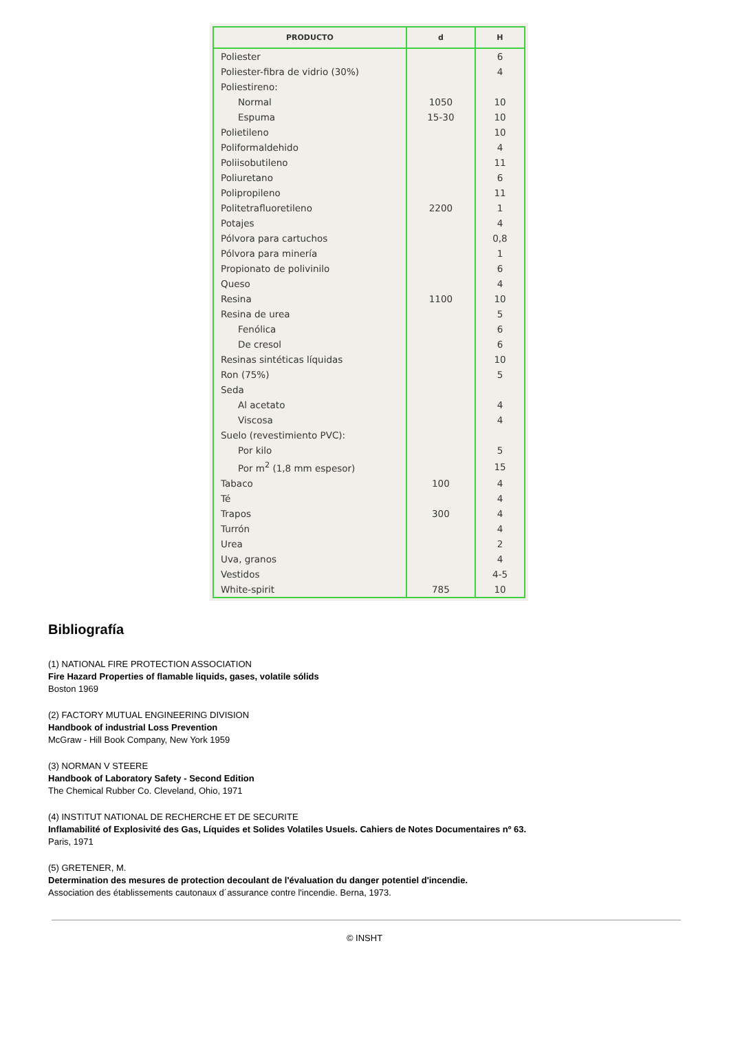| PRODUCTO | d | H |
| --- | --- | --- |
| Poliester | | 6 |
| Poliester-fibra de vidrio (30%) | | 4 |
| Poliestireno: | | |
| Normal | 1050 | 10 |
| Espuma | 15-30 | 10 |
| Polietileno | | 10 |
| Poliformaldehido | | 4 |
| Poliisobutileno | | 11 |
| Poliuretano | | 6 |
| Polipropileno | | 11 |
| Politetrafluoretileno | 2200 | 1 |
| Potajes | | 4 |
| Pólvora para cartuchos | | 0,8 |
| Pólvora para minería | | 1 |
| Propionato de polivinilo | | 6 |
| Queso | | 4 |
| Resina | 1100 | 10 |
| Resina de urea | | 5 |
| Fenólica | | 6 |
| De cresol | | 6 |
| Resinas sintéticas líquidas | | 10 |
| Ron (75%) | | 5 |
| Seda | | |
| Al acetato | | 4 |
| Viscosa | | 4 |
| Suelo (revestimiento PVC): | | |
| Por kilo | | 5 |
| Por m<sup>2</sup> (1,8 mm espesor) | | 15 |
| Tabaco | 100 | 4 |
| Té | | 4 |
| Trapos | 300 | 4 |
| Turrón | | 4 |
| Urea | | 2 |
| Uva, granos | | 4 |
| Vestidos | | 4-5 |
| White-spirit | 785 | 10 |
Bibliografía
(1) NATIONAL FIRE PROTECTION ASSOCIATION
Fire Hazard Properties of flamable liquids, gases, volatile sólids
Boston 1969
(2) FACTORY MUTUAL ENGINEERING DIVISION
Handbook of industrial Loss Prevention
McGraw - Hill Book Company, New York 1959
(3) NORMAN V STEERE
Handbook of Laboratory Safety - Second Edition
The Chemical Rubber Co. Cleveland, Ohio, 1971
(4) INSTITUT NATIONAL DE RECHERCHE ET DE SECURITE
Inflamabilité of Explosivité des Gas, Líquides et Solides Volatiles Usuels. Cahiers de Notes Documentaires nº 63.
Paris, 1971
(5) GRETENER, M.
Determination des mesures de protection decoulant de l'évaluation du danger potentiel d'incendie.
Association des établissements cautonaux d´assurance contre l'incendie. Berna, 1973.
© INSHT